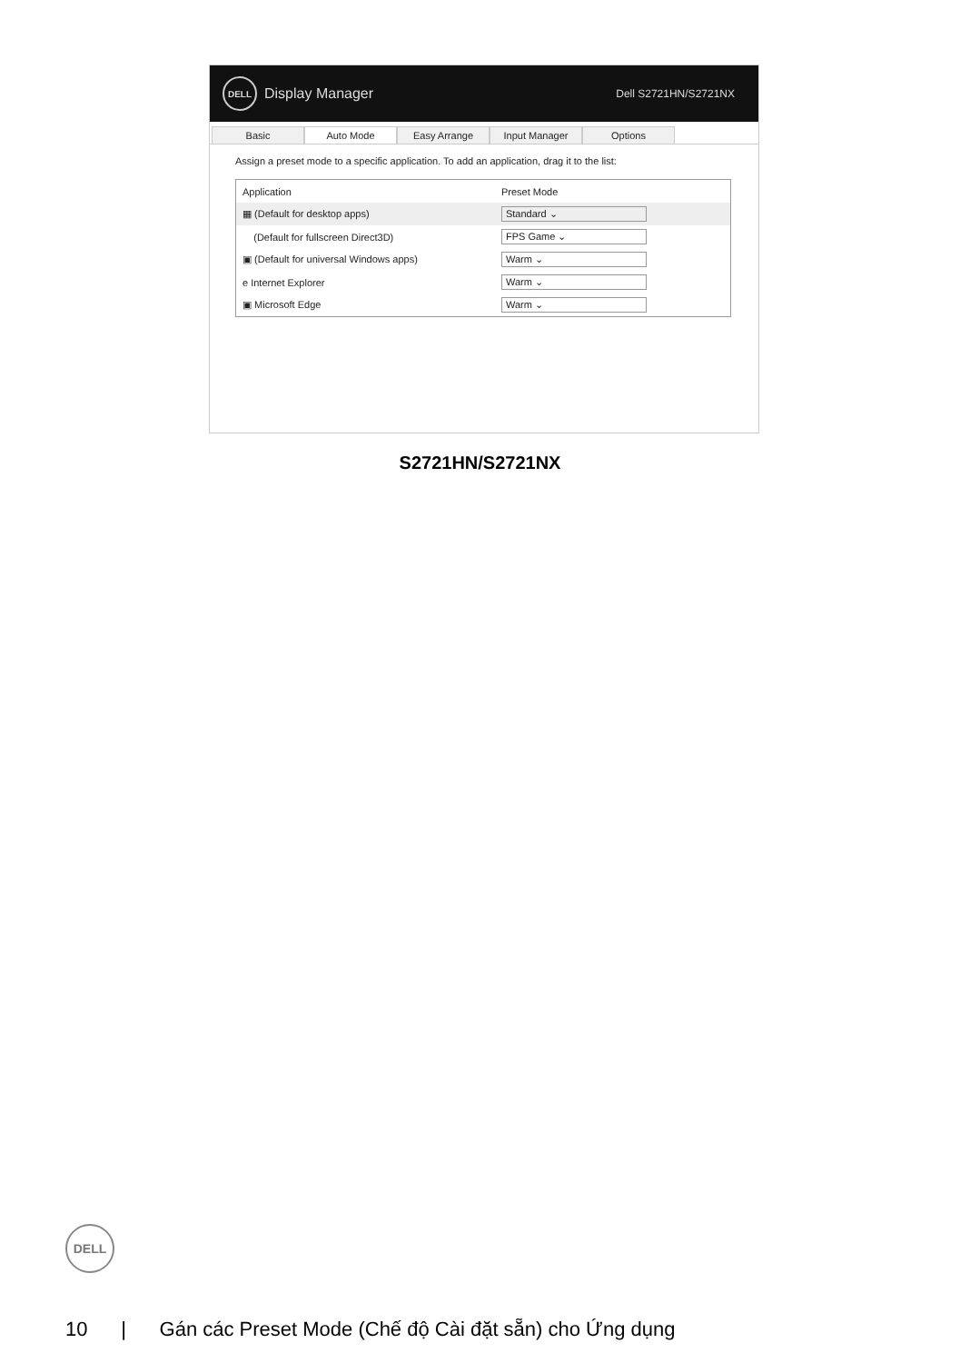DELL Display Manager Dell S2721HN/S2721NX
Basic Auto Mode Easy Arrange Input Manager Options
Assign a preset mode to a specific application. To add an application, drag it to the list:
| Application | Preset Mode | |
| --- | --- | --- |
| ▦ (Default for desktop apps) | Standard ⌄ | |
| (Default for fullscreen Direct3D) | FPS Game ⌄ | |
| ▣ (Default for universal Windows apps) | Warm ⌄ | |
| e Internet Explorer | Warm ⌄ | |
| ▣ Microsoft Edge | Warm ⌄ | |
S2721HN/S2721NX
DELL
10 | Gán các Preset Mode (Chế độ Cài đặt sẵn) cho Ứng dụng